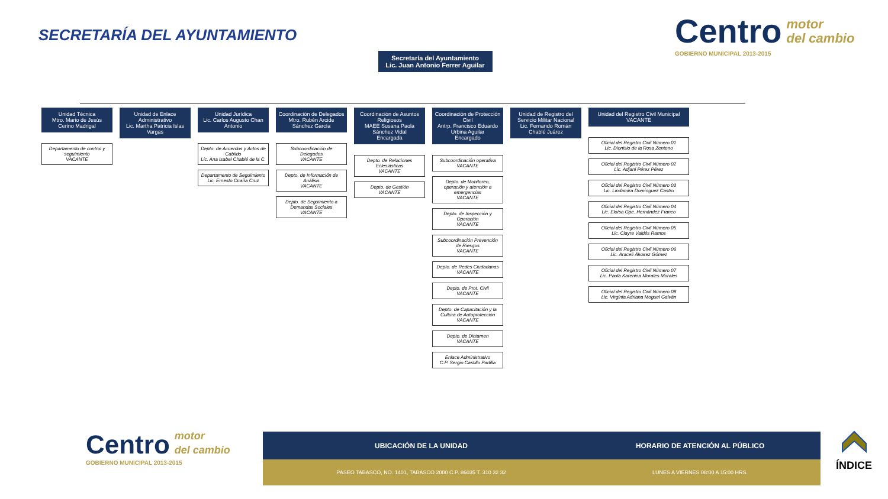SECRETARÍA DEL AYUNTAMIENTO
Centro motor
del cambio
GOBIERNO MUNICIPAL 2013-2015
Secretaría del Ayuntamiento
Lic. Juan Antonio Ferrer Aguilar
Unidad Técnica
Mtro. Mario de Jesús Cerino Madrigal
Departamento de control y seguimiento
VACANTE
Unidad de Enlace Administrativo
Lic. Martha Patricia Islas Vargas
Unidad Jurídica
Lic. Carlos Augusto Chan Antonio
Depto. de Acuerdos y Actos de Cabildo
Lic. Ana Isabel Chablé de la C.
Departamento de Seguimiento
Lic. Ernesto Ocaña Cruz
Coordinación de Delegados
Mtro. Rubén Arcide Sánchez García
Subcoordinación de Delegados
VACANTE
Depto. de Información de Análisis
VACANTE
Depto. de Seguimiento a Demandas Sociales
VACANTE
Coordinación de Asuntos Religiosos
MAEE Susana Paola Sánchez Vidal
Encargada
Depto. de Relaciones Eclesiásticas
VACANTE
Depto. de Gestión
VACANTE
Coordinación de Protección Civil
Antrp. Francisco Eduardo Urbina Aguilar
Encargado
Subcoordinación operativa
VACANTE
Depto. de Monitoreo, operación y atención a emergencias
VACANTE
Depto. de Inspección y Operación
VACANTE
Subcoordinación Prevención de Riesgos
VACANTE
Depto. de Redes Ciudadanas
VACANTE
Depto. de Prot. Civil
VACANTE
Depto. de Capacitación y la Cultura de Autoprotección
VACANTE
Depto. de Dictamen
VACANTE
Enlace Administrativo
C.P. Sergio Castillo Padilla
Unidad de Registro del Servicio Militar Nacional
Lic. Fernando Román Chablé Juárez
Unidad del Registro Civil Municipal
VACANTE
Oficial del Registro Civil Número 01
Lic. Dionisio de la Rosa Zenteno
Oficial del Registro Civil Número 02
Lic. Adjani Pérez Pérez
Oficial del Registro Civil Número 03
Lic. Lindamira Domínguez Castro
Oficial del Registro Civil Número 04
Lic. Eloísa Gpe. Hernández Franco
Oficial del Registro Civil Número 05
Lic. Clayre Valdés Ramos
Oficial del Registro Civil Número 06
Lic. Araceli Álvarez Gómez
Oficial del Registro Civil Número 07
Lic. Paola Karenina Morales Morales
Oficial del Registro Civil Número 08
Lic. Virginia Adriana Moguel Galván
Centro motor
del cambio
GOBIERNO MUNICIPAL 2013-2015
| UBICACIÓN DE LA UNIDAD | HORARIO DE ATENCIÓN AL PÚBLICO |
| --- | --- |
| PASEO TABASCO, NO. 1401, TABASCO 2000 C.P. 86035 T. 310 32 32 | LUNES A VIERNES 08:00 A 15:00 HRS. |
ÍNDICE